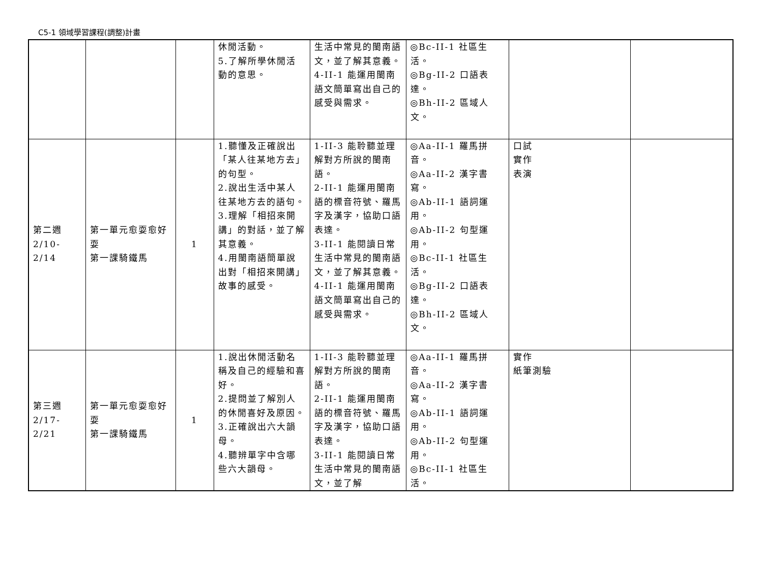C5-1 領域學習課程(調整)計畫
| | | | 休閒活動。 5.了解所學休閒活動的意思。 | 生活中常見的閩南語文，並了解其意義。 4-II-1 能運用閩南語文簡單寫出自己的感受與需求。 | ◎Bc-II-1 社區生活。 ◎Bg-II-2 口語表達。 ◎Bh-II-2 區域人文。 | | |
| 第二週 2/10-2/14 | 第一單元愈耍愈好耍 第一課騎鐵馬 | 1 | 1.聽懂及正確說出「某人往某地方去」的句型。 2.說出生活中某人往某地方去的語句。 3.理解「相招來開講」的對話，並了解其意義。 4.用閩南語簡單說出對「相招來開講」故事的感受。 | 1-II-3 能聆聽並理解對方所說的閩南語。 2-II-1 能運用閩南語的標音符號、羅馬字及漢字，協助口語表達。 3-II-1 能閱讀日常生活中常見的閩南語文，並了解其意義。 4-II-1 能運用閩南語文簡單寫出自己的感受與需求。 | ◎Aa-II-1 羅馬拼音。 ◎Aa-II-2 漢字書寫。 ◎Ab-II-1 語詞運用。 ◎Ab-II-2 句型運用。 ◎Bc-II-1 社區生活。 ◎Bg-II-2 口語表達。 ◎Bh-II-2 區域人文。 | 口試 實作 表演 | |
| 第三週 2/17-2/21 | 第一單元愈耍愈好耍 第一課騎鐵馬 | 1 | 1.說出休閒活動名稱及自己的經驗和喜好。 2.提問並了解別人的休閒喜好及原因。 3.正確說出六大韻母。 4.聽辨單字中含哪些六大韻母。 | 1-II-3 能聆聽並理解對方所說的閩南語。 2-II-1 能運用閩南語的標音符號、羅馬字及漢字，協助口語表達。 3-II-1 能閱讀日常生活中常見的閩南語文，並了解 | ◎Aa-II-1 羅馬拼音。 ◎Aa-II-2 漢字書寫。 ◎Ab-II-1 語詞運用。 ◎Ab-II-2 句型運用。 ◎Bc-II-1 社區生活。 | 實作 紙筆測驗 | |